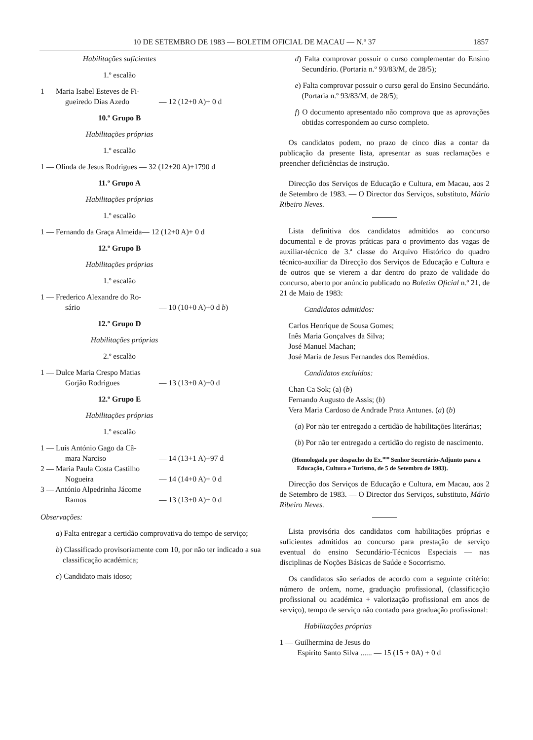10 DE SETEMBRO DE 1983 — BOLETIM OFICIAL DE MACAU — N.º 37 1857
Habilitações suficientes
1.º escalão
1 — Maria Isabel Esteves de Fi-
gueiredo Dias Azedo — 12 (12+0 A)+ 0 d
10.º Grupo B
Habilitações próprias
1.º escalão
1 — Olinda de Jesus Rodrigues — 32 (12+20 A)+1790 d
11.º Grupo A
Habilitações próprias
1.º escalão
1 — Fernando da Graça Almeida— 12 (12+0 A)+ 0 d
12.º Grupo B
Habilitações próprias
1.º escalão
1 — Frederico Alexandre do Ro-
sário — 10 (10+0 A)+0 d b)
12.º Grupo D
Habilitações próprias
2.º escalão
1 — Dulce Maria Crespo Matias
Gorjão Rodrigues — 13 (13+0 A)+0 d
12.º Grupo E
Habilitações próprias
1.º escalão
1 — Luís António Gago da Câ-
mara Narciso — 14 (13+1 A)+97 d
2 — Maria Paula Costa Castilho
Nogueira — 14 (14+0 A)+ 0 d
3 — António Alpedrinha Jácome
Ramos — 13 (13+0 A)+ 0 d
Observações:
a) Falta entregar a certidão comprovativa do tempo de serviço;
b) Classificado provisoriamente com 10, por não ter indicado a sua classificação académica;
c) Candidato mais idoso;
d) Falta comprovar possuir o curso complementar do Ensino Secundário. (Portaria n.º 93/83/M, de 28/5);
e) Falta comprovar possuir o curso geral do Ensino Secundário. (Portaria n.º 93/83/M, de 28/5);
f) O documento apresentado não comprova que as aprovações obtidas correspondem ao curso completo.
Os candidatos podem, no prazo de cinco dias a contar da publicação da presente lista, apresentar as suas reclamações e preencher deficiências de instrução.
Direcção dos Serviços de Educação e Cultura, em Macau, aos 2 de Setembro de 1983. — O Director dos Serviços, substituto, Mário Ribeiro Neves.
Lista definitiva dos candidatos admitidos ao concurso documental e de provas práticas para o provimento das vagas de auxiliar-técnico de 3.ª classe do Arquivo Histórico do quadro técnico-auxiliar da Direcção dos Serviços de Educação e Cultura e de outros que se vierem a dar dentro do prazo de validade do concurso, aberto por anúncio publicado no Boletim Oficial n.º 21, de 21 de Maio de 1983:
Candidatos admitidos:
Carlos Henrique de Sousa Gomes;
Inês Maria Gonçalves da Silva;
José Manuel Machan;
José Maria de Jesus Fernandes dos Remédios.
Candidatos excluídos:
Chan Ca Sok; (a) (b)
Fernando Augusto de Assis; (b)
Vera Maria Cardoso de Andrade Prata Antunes. (a) (b)
(a) Por não ter entregado a certidão de habilitações literárias;
(b) Por não ter entregado a certidão do registo de nascimento.
(Homologada por despacho do Ex.<sup>mo</sup> Senhor Secretário-Adjunto para a Educação, Cultura e Turismo, de 5 de Setembro de 1983).
Direcção dos Serviços de Educação e Cultura, em Macau, aos 2 de Setembro de 1983. — O Director dos Serviços, substituto, Mário Ribeiro Neves.
Lista provisória dos candidatos com habilitações próprias e suficientes admitidos ao concurso para prestação de serviço eventual do ensino Secundário-Técnicos Especiais — nas disciplinas de Noções Básicas de Saúde e Socorrismo.
Os candidatos são seriados de acordo com a seguinte critério: número de ordem, nome, graduação profissional, (classificação profissional ou académica + valorização profissional em anos de serviço), tempo de serviço não contado para graduação profissional:
Habilitações próprias
1 — Guilhermina de Jesus do
Espírito Santo Silva ...... — 15 (15 + 0A) + 0 d